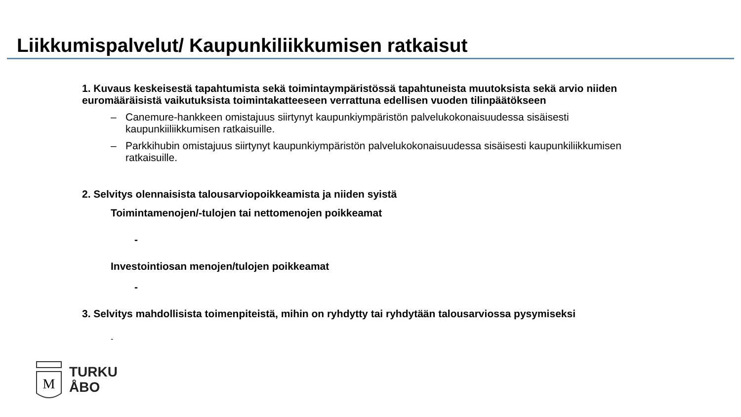Liikkumispalvelut/ Kaupunkiliikkumisen ratkaisut
1. Kuvaus keskeisestä tapahtumista sekä toimintaympäristössä tapahtuneista muutoksista sekä arvio niiden euromääräisistä vaikutuksista toimintakatteeseen verrattuna edellisen vuoden tilinpäätökseen
– Canemure-hankkeen omistajuus siirtynyt kaupunkiympäristön palvelukokonaisuudessa sisäisesti kaupunkiiliikkumisen ratkaisuille.
– Parkkihubin omistajuus siirtynyt kaupunkiympäristön palvelukokonaisuudessa sisäisesti kaupunkiliikkumisen ratkaisuille.
2. Selvitys olennaisista talousarviopoikkeamista ja niiden syistä
Toimintamenojen/-tulojen tai nettomenojen poikkeamat
-
Investointiosan menojen/tulojen poikkeamat
-
3. Selvitys mahdollisista toimenpiteistä, mihin on ryhdytty tai ryhdytään talousarviossa pysymiseksi
-
M
TURKU
ÅBO